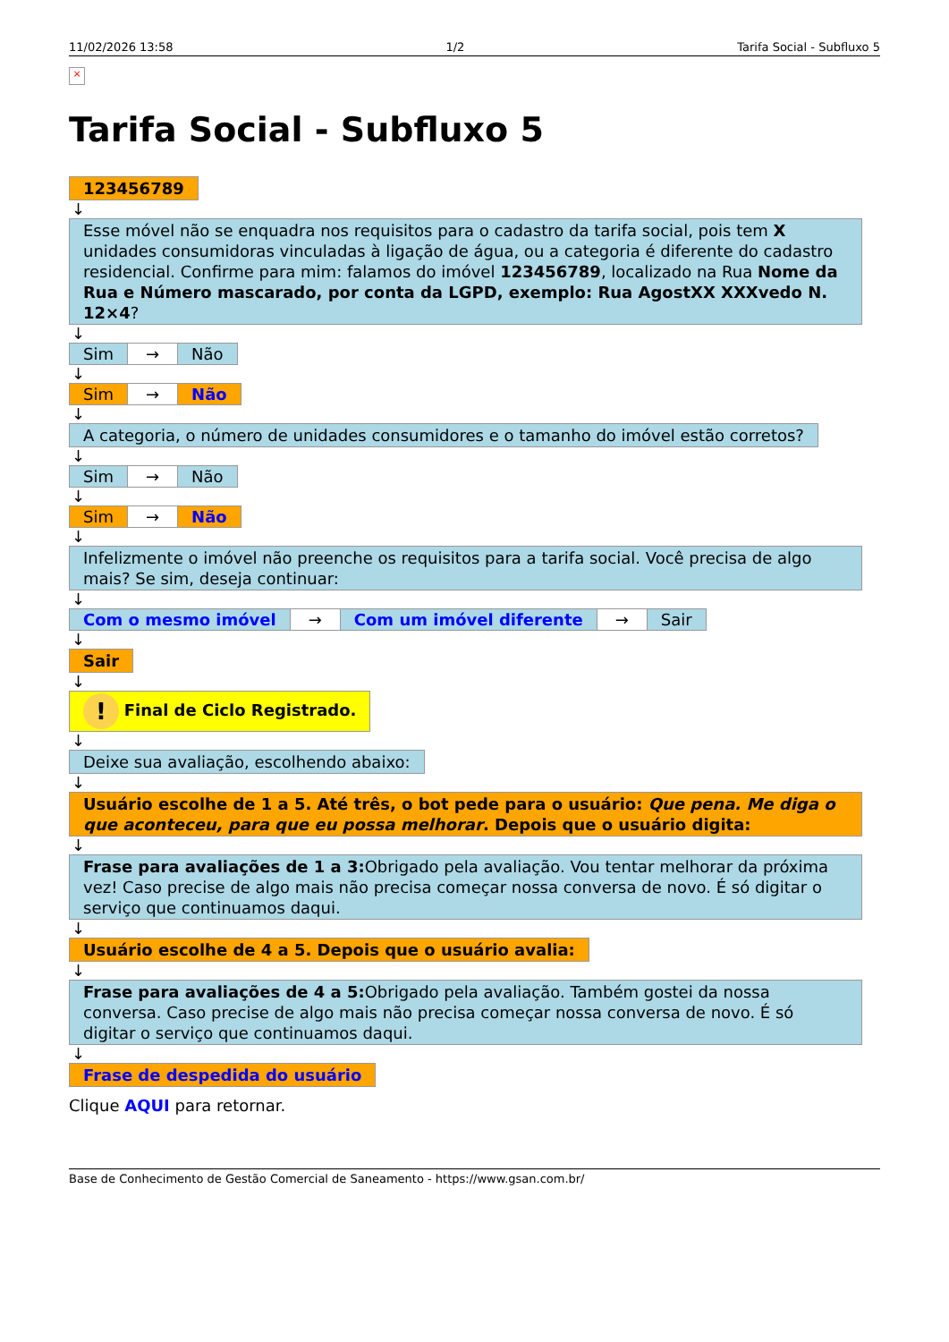11/02/2026 13:58 1/2 Tarifa Social - Subfluxo 5
×
Tarifa Social - Subfluxo 5
123456789
↓
Esse móvel não se enquadra nos requisitos para o cadastro da tarifa social, pois tem X unidades consumidoras vinculadas à ligação de água, ou a categoria é diferente do cadastro residencial. Confirme para mim: falamos do imóvel 123456789, localizado na Rua Nome da Rua e Número mascarado, por conta da LGPD, exemplo: Rua AgostXX XXXvedo N. 12×4?
↓
| Sim | → | Não |
↓
| Sim | → | Não |
↓
A categoria, o número de unidades consumidores e o tamanho do imóvel estão corretos?
↓
| Sim | → | Não |
↓
| Sim | → | Não |
↓
Infelizmente o imóvel não preenche os requisitos para a tarifa social. Você precisa de algo mais? Se sim, deseja continuar:
↓
| Com o mesmo imóvel | → | Com um imóvel diferente | → | Sair |
↓
Sair
↓
! Final de Ciclo Registrado.
↓
Deixe sua avaliação, escolhendo abaixo:
↓
Usuário escolhe de 1 a 5. Até três, o bot pede para o usuário: Que pena. Me diga o que aconteceu, para que eu possa melhorar. Depois que o usuário digita:
↓
Frase para avaliações de 1 a 3: Obrigado pela avaliação. Vou tentar melhorar da próxima vez! Caso precise de algo mais não precisa começar nossa conversa de novo. É só digitar o serviço que continuamos daqui.
↓
Usuário escolhe de 4 a 5. Depois que o usuário avalia:
↓
Frase para avaliações de 4 a 5: Obrigado pela avaliação. Também gostei da nossa conversa. Caso precise de algo mais não precisa começar nossa conversa de novo. É só digitar o serviço que continuamos daqui.
↓
Frase de despedida do usuário
Clique AQUI para retornar.
Base de Conhecimento de Gestão Comercial de Saneamento - https://www.gsan.com.br/